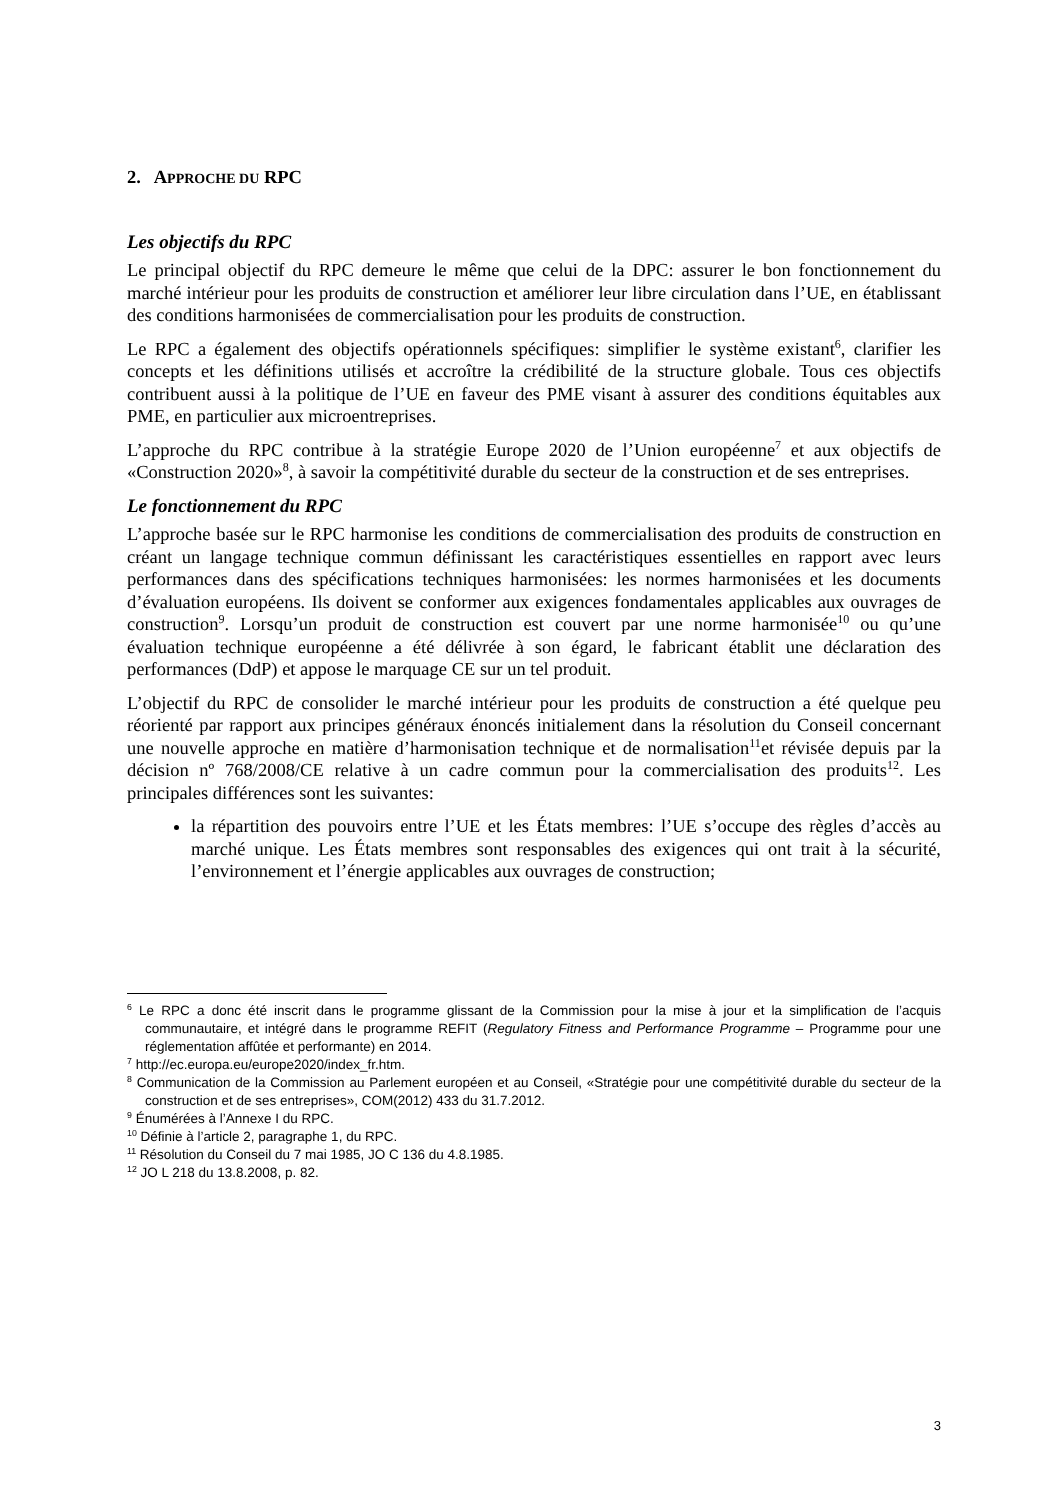2. APPROCHE DU RPC
Les objectifs du RPC
Le principal objectif du RPC demeure le même que celui de la DPC: assurer le bon fonctionnement du marché intérieur pour les produits de construction et améliorer leur libre circulation dans l’UE, en établissant des conditions harmonisées de commercialisation pour les produits de construction.
Le RPC a également des objectifs opérationnels spécifiques: simplifier le système existant<sup>6</sup>, clarifier les concepts et les définitions utilisés et accroître la crédibilité de la structure globale. Tous ces objectifs contribuent aussi à la politique de l’UE en faveur des PME visant à assurer des conditions équitables aux PME, en particulier aux microentreprises.
L’approche du RPC contribue à la stratégie Europe 2020 de l’Union européenne<sup>7</sup> et aux objectifs de «Construction 2020»<sup>8</sup>, à savoir la compétitivité durable du secteur de la construction et de ses entreprises.
Le fonctionnement du RPC
L’approche basée sur le RPC harmonise les conditions de commercialisation des produits de construction en créant un langage technique commun définissant les caractéristiques essentielles en rapport avec leurs performances dans des spécifications techniques harmonisées: les normes harmonisées et les documents d’évaluation européens. Ils doivent se conformer aux exigences fondamentales applicables aux ouvrages de construction<sup>9</sup>. Lorsqu’un produit de construction est couvert par une norme harmonisée<sup>10</sup> ou qu’une évaluation technique européenne a été délivrée à son égard, le fabricant établit une déclaration des performances (DdP) et appose le marquage CE sur un tel produit.
L’objectif du RPC de consolider le marché intérieur pour les produits de construction a été quelque peu réorienté par rapport aux principes généraux énoncés initialement dans la résolution du Conseil concernant une nouvelle approche en matière d’harmonisation technique et de normalisation<sup>11</sup>et révisée depuis par la décision nº 768/2008/CE relative à un cadre commun pour la commercialisation des produits<sup>12</sup>. Les principales différences sont les suivantes:
la répartition des pouvoirs entre l’UE et les États membres: l’UE s’occupe des règles d’accès au marché unique. Les États membres sont responsables des exigences qui ont trait à la sécurité, l’environnement et l’énergie applicables aux ouvrages de construction;
<sup>6</sup> Le RPC a donc été inscrit dans le programme glissant de la Commission pour la mise à jour et la simplification de l’acquis communautaire, et intégré dans le programme REFIT (Regulatory Fitness and Performance Programme – Programme pour une réglementation affûtée et performante) en 2014.
<sup>7</sup> http://ec.europa.eu/europe2020/index_fr.htm.
<sup>8</sup> Communication de la Commission au Parlement européen et au Conseil, «Stratégie pour une compétitivité durable du secteur de la construction et de ses entreprises», COM(2012) 433 du 31.7.2012.
<sup>9</sup> Énumérées à l’Annexe I du RPC.
<sup>10</sup> Définie à l’article 2, paragraphe 1, du RPC.
<sup>11</sup> Résolution du Conseil du 7 mai 1985, JO C 136 du 4.8.1985.
<sup>12</sup> JO L 218 du 13.8.2008, p. 82.
3